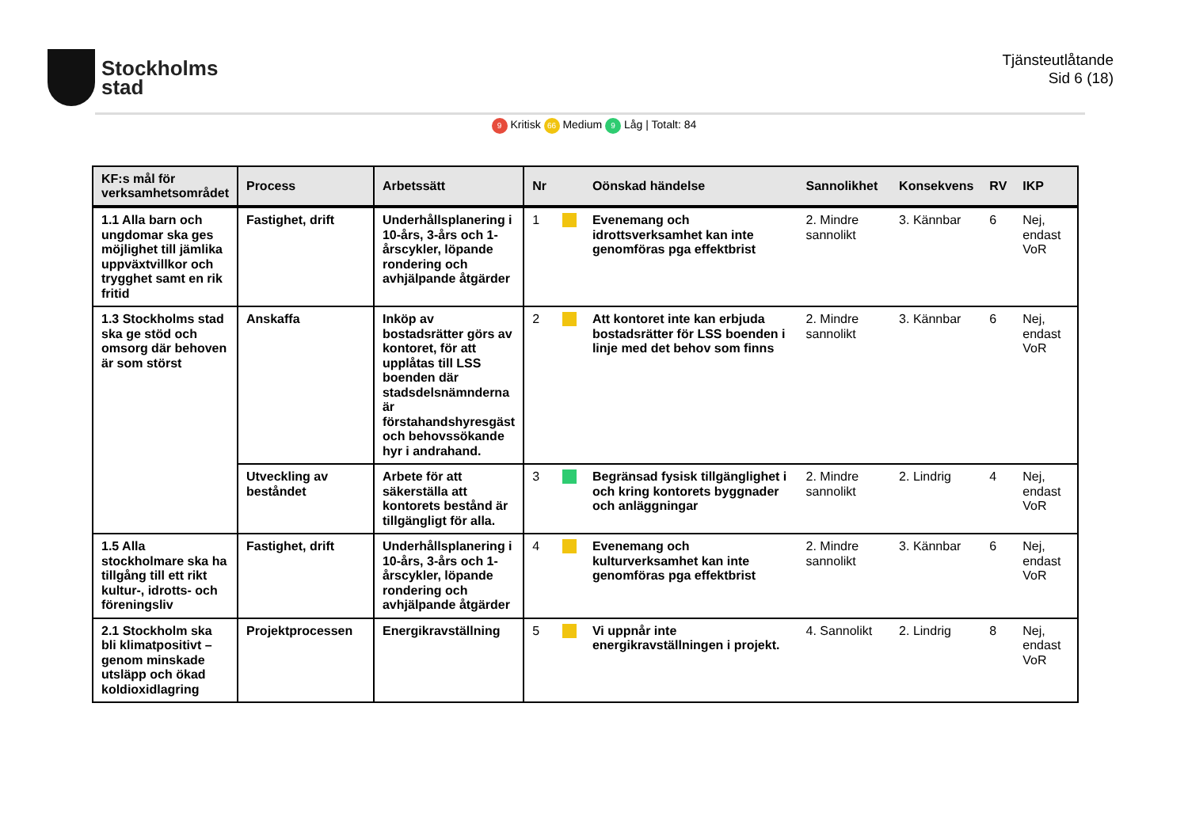Stockholms
stad
Tjänsteutlåtande
Sid 6 (18)
9 Kritisk 66 Medium 9 Låg | Totalt: 84
| KF:s mål för verksamhetsområdet | Process | Arbetssätt | Nr | | Oönskad händelse | Sannolikhet | Konsekvens | RV | IKP |
| --- | --- | --- | --- | --- | --- | --- | --- | --- | --- |
| 1.1 Alla barn och ungdomar ska ges möjlighet till jämlika uppväxtvillkor och trygghet samt en rik fritid | Fastighet, drift | Underhållsplanering i 10-års, 3-års och 1-årscykler, löpande rondering och avhjälpande åtgärder | 1 | | Evenemang och idrottsverksamhet kan inte genomföras pga effektbrist | 2. Mindre sannolikt | 3. Kännbar | 6 | Nej, endast VoR |
| 1.3 Stockholms stad ska ge stöd och omsorg där behoven är som störst | Anskaffa | Inköp av bostadsrätter görs av kontoret, för att upplåtas till LSS boenden där stadsdelsnämnderna är förstahandshyresgäst och behovssökande hyr i andrahand. | 2 | | Att kontoret inte kan erbjuda bostadsrätter för LSS boenden i linje med det behov som finns | 2. Mindre sannolikt | 3. Kännbar | 6 | Nej, endast VoR |
| | Utveckling av beståndet | Arbete för att säkerställa att kontorets bestånd är tillgängligt för alla. | 3 | | Begränsad fysisk tillgänglighet i och kring kontorets byggnader och anläggningar | 2. Mindre sannolikt | 2. Lindrig | 4 | Nej, endast VoR |
| 1.5 Alla stockholmare ska ha tillgång till ett rikt kultur-, idrotts- och föreningsliv | Fastighet, drift | Underhållsplanering i 10-års, 3-års och 1-årscykler, löpande rondering och avhjälpande åtgärder | 4 | | Evenemang och kulturverksamhet kan inte genomföras pga effektbrist | 2. Mindre sannolikt | 3. Kännbar | 6 | Nej, endast VoR |
| 2.1 Stockholm ska bli klimatpositivt – genom minskade utsläpp och ökad koldioxidlagring | Projektprocessen | Energikravställning | 5 | | Vi uppnår inte energikravställningen i projekt. | 4. Sannolikt | 2. Lindrig | 8 | Nej, endast VoR |